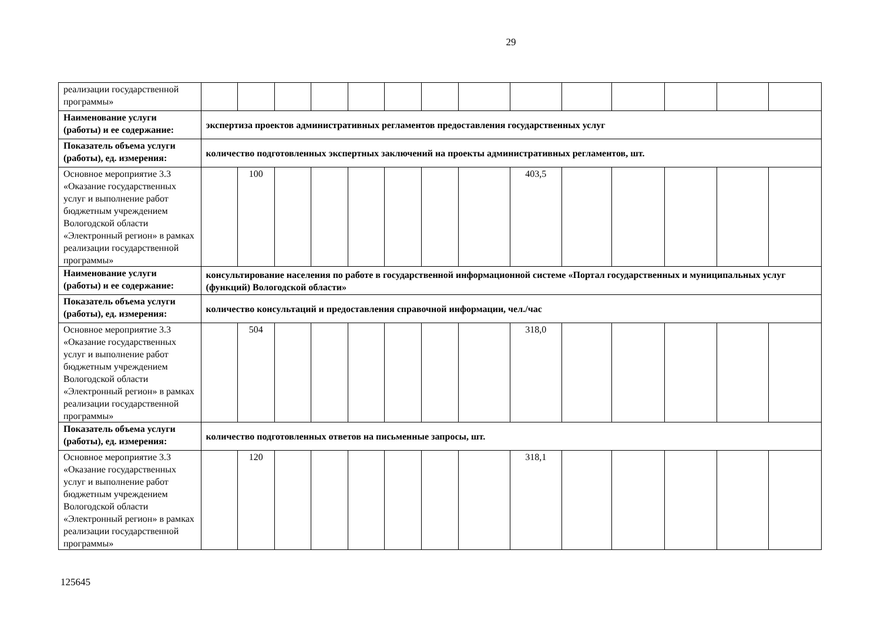29
| реализации государственной программы» | | | | | | | | | | | | | | |
| Наименование услуги (работы) и ее содержание: | экспертиза проектов административных регламентов предоставления государственных услуг | | | | | | | | | | | | | |
| Показатель объема услуги (работы), ед. измерения: | количество подготовленных экспертных заключений на проекты административных регламентов, шт. | | | | | | | | | | | | | |
| Основное мероприятие 3.3 «Оказание государственных услуг и выполнение работ бюджетным учреждением Вологодской области «Электронный регион» в рамках реализации государственной программы» | | 100 | | | | | | | 403,5 | | | | | |
| Наименование услуги (работы) и ее содержание: | консультирование населения по работе в государственной информационной системе «Портал государственных и муниципальных услуг (функций) Вологодской области» | | | | | | | | | | | | | |
| Показатель объема услуги (работы), ед. измерения: | количество консультаций и предоставления справочной информации, чел./час | | | | | | | | | | | | | |
| Основное мероприятие 3.3 «Оказание государственных услуг и выполнение работ бюджетным учреждением Вологодской области «Электронный регион» в рамках реализации государственной программы» | | 504 | | | | | | | 318,0 | | | | | |
| Показатель объема услуги (работы), ед. измерения: | количество подготовленных ответов на письменные запросы, шт. | | | | | | | | | | | | | |
| Основное мероприятие 3.3 «Оказание государственных услуг и выполнение работ бюджетным учреждением Вологодской области «Электронный регион» в рамках реализации государственной программы» | | 120 | | | | | | | 318,1 | | | | | |
125645